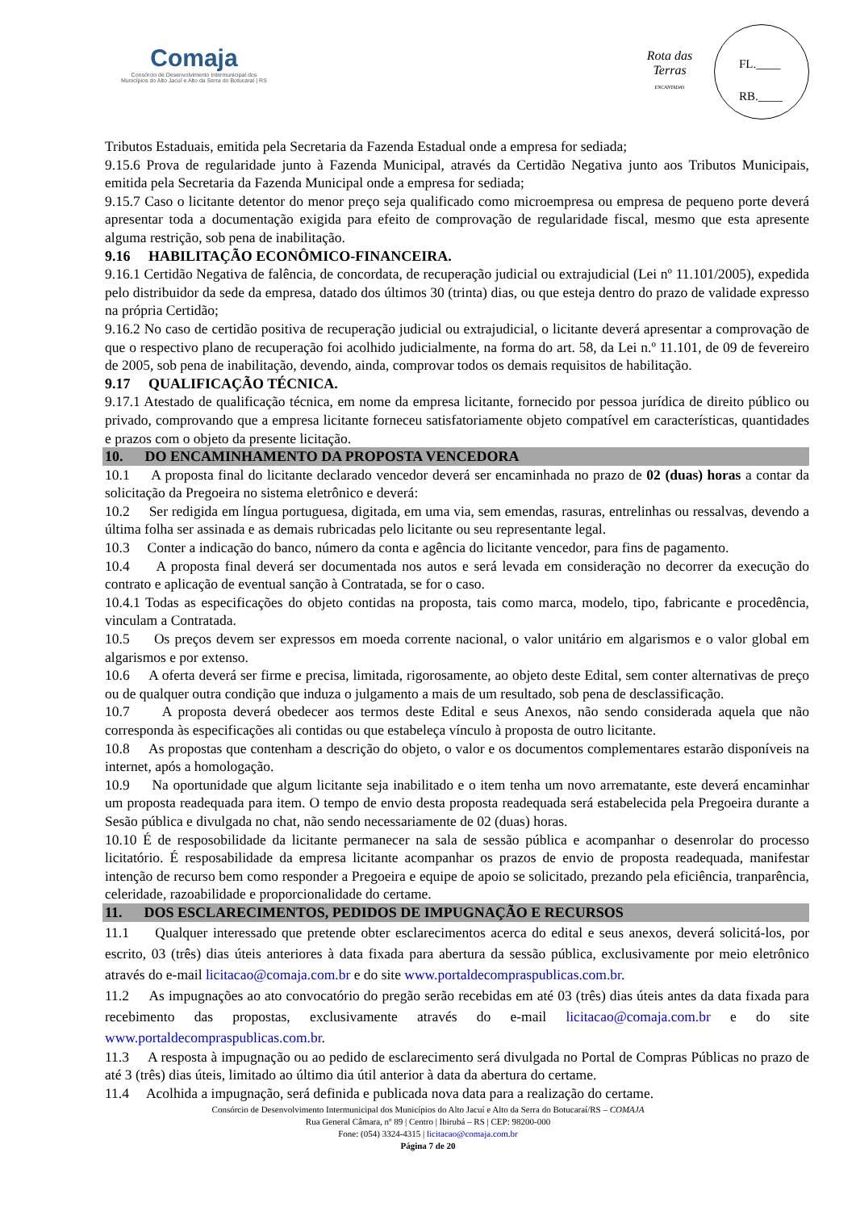Comaja
Consórcio de Desenvolvimento Intermunicipal dos
Municípios do Alto Jacuí e Alto da Serra do Botucaraí | RS
Rota das Terras
ENCANTADAS
FL.____
RB.____
Tributos Estaduais, emitida pela Secretaria da Fazenda Estadual onde a empresa for sediada;
9.15.6 Prova de regularidade junto à Fazenda Municipal, através da Certidão Negativa junto aos Tributos Municipais, emitida pela Secretaria da Fazenda Municipal onde a empresa for sediada;
9.15.7 Caso o licitante detentor do menor preço seja qualificado como microempresa ou empresa de pequeno porte deverá apresentar toda a documentação exigida para efeito de comprovação de regularidade fiscal, mesmo que esta apresente alguma restrição, sob pena de inabilitação.
9.16 HABILITAÇÃO ECONÔMICO-FINANCEIRA.
9.16.1 Certidão Negativa de falência, de concordata, de recuperação judicial ou extrajudicial (Lei nº 11.101/2005), expedida pelo distribuidor da sede da empresa, datado dos últimos 30 (trinta) dias, ou que esteja dentro do prazo de validade expresso na própria Certidão;
9.16.2 No caso de certidão positiva de recuperação judicial ou extrajudicial, o licitante deverá apresentar a comprovação de que o respectivo plano de recuperação foi acolhido judicialmente, na forma do art. 58, da Lei n.º 11.101, de 09 de fevereiro de 2005, sob pena de inabilitação, devendo, ainda, comprovar todos os demais requisitos de habilitação.
9.17 QUALIFICAÇÃO TÉCNICA.
9.17.1 Atestado de qualificação técnica, em nome da empresa licitante, fornecido por pessoa jurídica de direito público ou privado, comprovando que a empresa licitante forneceu satisfatoriamente objeto compatível em características, quantidades e prazos com o objeto da presente licitação.
10. DO ENCAMINHAMENTO DA PROPOSTA VENCEDORA
10.1 A proposta final do licitante declarado vencedor deverá ser encaminhada no prazo de 02 (duas) horas a contar da solicitação da Pregoeira no sistema eletrônico e deverá:
10.2 Ser redigida em língua portuguesa, digitada, em uma via, sem emendas, rasuras, entrelinhas ou ressalvas, devendo a última folha ser assinada e as demais rubricadas pelo licitante ou seu representante legal.
10.3 Conter a indicação do banco, número da conta e agência do licitante vencedor, para fins de pagamento.
10.4 A proposta final deverá ser documentada nos autos e será levada em consideração no decorrer da execução do contrato e aplicação de eventual sanção à Contratada, se for o caso.
10.4.1 Todas as especificações do objeto contidas na proposta, tais como marca, modelo, tipo, fabricante e procedência, vinculam a Contratada.
10.5 Os preços devem ser expressos em moeda corrente nacional, o valor unitário em algarismos e o valor global em algarismos e por extenso.
10.6 A oferta deverá ser firme e precisa, limitada, rigorosamente, ao objeto deste Edital, sem conter alternativas de preço ou de qualquer outra condição que induza o julgamento a mais de um resultado, sob pena de desclassificação.
10.7 A proposta deverá obedecer aos termos deste Edital e seus Anexos, não sendo considerada aquela que não corresponda às especificações ali contidas ou que estabeleça vínculo à proposta de outro licitante.
10.8 As propostas que contenham a descrição do objeto, o valor e os documentos complementares estarão disponíveis na internet, após a homologação.
10.9 Na oportunidade que algum licitante seja inabilitado e o item tenha um novo arrematante, este deverá encaminhar um proposta readequada para item. O tempo de envio desta proposta readequada será estabelecida pela Pregoeira durante a Sesão pública e divulgada no chat, não sendo necessariamente de 02 (duas) horas.
10.10 É de resposobilidade da licitante permanecer na sala de sessão pública e acompanhar o desenrolar do processo licitatório. É resposabilidade da empresa licitante acompanhar os prazos de envio de proposta readequada, manifestar intenção de recurso bem como responder a Pregoeira e equipe de apoio se solicitado, prezando pela eficiência, tranparência, celeridade, razoabilidade e proporcionalidade do certame.
11. DOS ESCLARECIMENTOS, PEDIDOS DE IMPUGNAÇÃO E RECURSOS
11.1 Qualquer interessado que pretende obter esclarecimentos acerca do edital e seus anexos, deverá solicitá-los, por escrito, 03 (três) dias úteis anteriores à data fixada para abertura da sessão pública, exclusivamente por meio eletrônico através do e-mail licitacao@comaja.com.br e do site www.portaldecompraspublicas.com.br.
11.2 As impugnações ao ato convocatório do pregão serão recebidas em até 03 (três) dias úteis antes da data fixada para recebimento das propostas, exclusivamente através do e-mail licitacao@comaja.com.br e do site www.portaldecompraspublicas.com.br.
11.3 A resposta à impugnação ou ao pedido de esclarecimento será divulgada no Portal de Compras Públicas no prazo de até 3 (três) dias úteis, limitado ao último dia útil anterior à data da abertura do certame.
11.4 Acolhida a impugnação, será definida e publicada nova data para a realização do certame.
Consórcio de Desenvolvimento Intermunicipal dos Municípios do Alto Jacuí e Alto da Serra do Botucaraí/RS – COMAJA
Rua General Câmara, nº 89 | Centro | Ibirubá – RS | CEP: 98200-000
Fone: (054) 3324-4315 | licitacao@comaja.com.br
Página 7 de 20